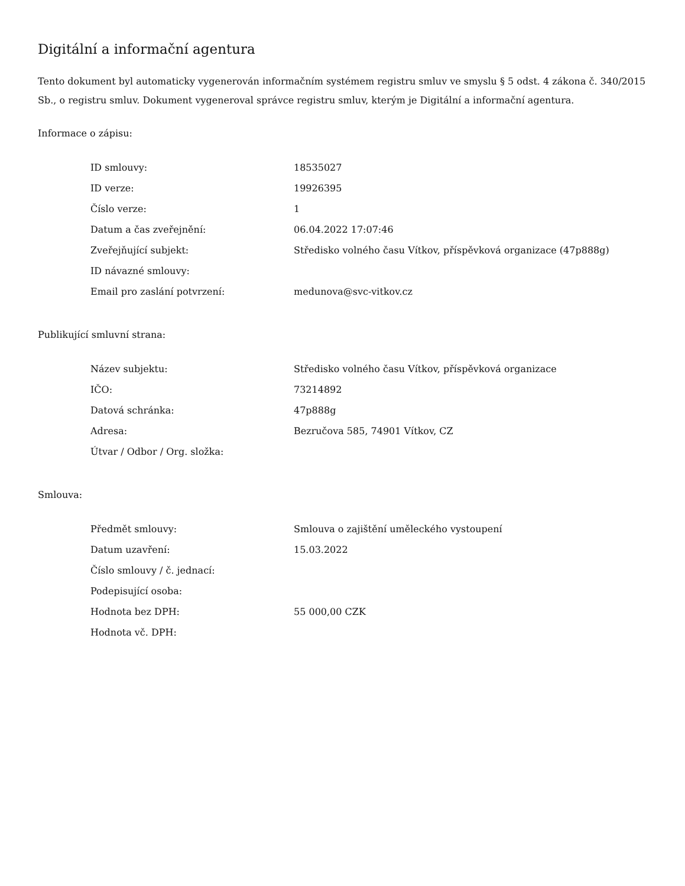Digitální a informační agentura
Tento dokument byl automaticky vygenerován informačním systémem registru smluv ve smyslu § 5 odst. 4 zákona č. 340/2015 Sb., o registru smluv. Dokument vygeneroval správce registru smluv, kterým je Digitální a informační agentura.
Informace o zápisu:
| ID smlouvy: | 18535027 |
| ID verze: | 19926395 |
| Číslo verze: | 1 |
| Datum a čas zveřejnění: | 06.04.2022 17:07:46 |
| Zveřejňující subjekt: | Středisko volného času Vítkov, příspěvková organizace (47p888g) |
| ID návazné smlouvy: | |
| Email pro zaslání potvrzení: | medunova@svc-vitkov.cz |
Publikující smluvní strana:
| Název subjektu: | Středisko volného času Vítkov, příspěvková organizace |
| IČO: | 73214892 |
| Datová schránka: | 47p888g |
| Adresa: | Bezručova 585, 74901 Vítkov, CZ |
| Útvar / Odbor / Org. složka: | |
Smlouva:
| Předmět smlouvy: | Smlouva o zajištění uměleckého vystoupení |
| Datum uzavření: | 15.03.2022 |
| Číslo smlouvy / č. jednací: | |
| Podepisující osoba: | |
| Hodnota bez DPH: | 55 000,00 CZK |
| Hodnota vč. DPH: | |